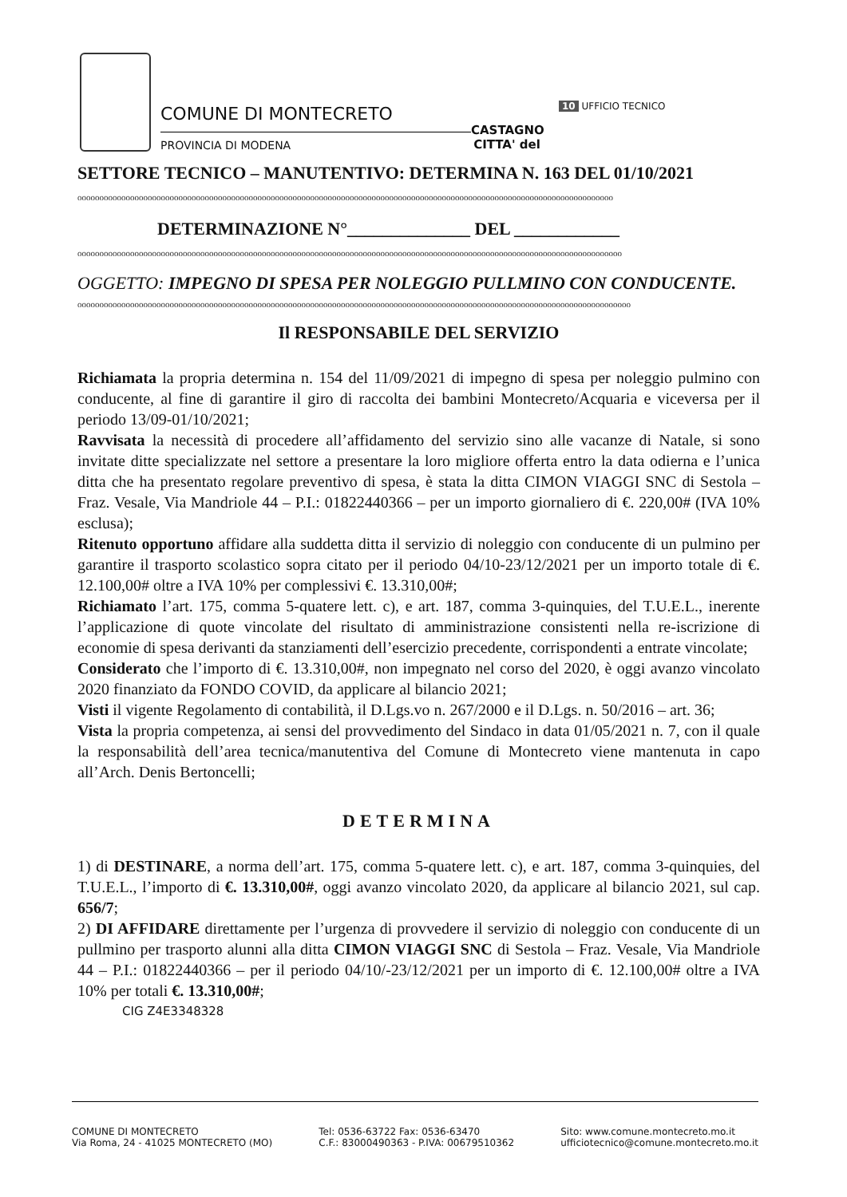COMUNE DI MONTECRETO
PROVINCIA DI MODENA
CASTAGNO
CITTA' del
10 UFFICIO TECNICO
SETTORE TECNICO – MANUTENTIVO: DETERMINA N. 163 DEL 01/10/2021
oooooooooooooooooooooooooooooooooooooooooooooooooooooooooooooooooooooooooooooooooooooooooooooooooooooooooooooooooooooooooo
DETERMINAZIONE N°______________ DEL ____________
oooooooooooooooooooooooooooooooooooooooooooooooooooooooooooooooooooooooooooooooooooooooooooooooooooooooooooooooooooooooooooo
OGGETTO: IMPEGNO DI SPESA PER NOLEGGIO PULLMINO CON CONDUCENTE.
oooooooooooooooooooooooooooooooooooooooooooooooooooooooooooooooooooooooooooooooooooooooooooooooooooooooooooooooooooooooooooooo
Il RESPONSABILE DEL SERVIZIO
Richiamata la propria determina n. 154 del 11/09/2021 di impegno di spesa per noleggio pulmino con conducente, al fine di garantire il giro di raccolta dei bambini Montecreto/Acquaria e viceversa per il periodo 13/09-01/10/2021;
Ravvisata la necessità di procedere all’affidamento del servizio sino alle vacanze di Natale, si sono invitate ditte specializzate nel settore a presentare la loro migliore offerta entro la data odierna e l’unica ditta che ha presentato regolare preventivo di spesa, è stata la ditta CIMON VIAGGI SNC di Sestola – Fraz. Vesale, Via Mandriole 44 – P.I.: 01822440366 – per un importo giornaliero di €. 220,00# (IVA 10% esclusa);
Ritenuto opportuno affidare alla suddetta ditta il servizio di noleggio con conducente di un pulmino per garantire il trasporto scolastico sopra citato per il periodo 04/10-23/12/2021 per un importo totale di €. 12.100,00# oltre a IVA 10% per complessivi €. 13.310,00#;
Richiamato l’art. 175, comma 5-quatere lett. c), e art. 187, comma 3-quinquies, del T.U.E.L., inerente l’applicazione di quote vincolate del risultato di amministrazione consistenti nella re-iscrizione di economie di spesa derivanti da stanziamenti dell’esercizio precedente, corrispondenti a entrate vincolate;
Considerato che l’importo di €. 13.310,00#, non impegnato nel corso del 2020, è oggi avanzo vincolato 2020 finanziato da FONDO COVID, da applicare al bilancio 2021;
Visti il vigente Regolamento di contabilità, il D.Lgs.vo n. 267/2000 e il D.Lgs. n. 50/2016 – art. 36;
Vista la propria competenza, ai sensi del provvedimento del Sindaco in data 01/05/2021 n. 7, con il quale la responsabilità dell’area tecnica/manutentiva del Comune di Montecreto viene mantenuta in capo all’Arch. Denis Bertoncelli;
DETERMINA
1) di DESTINARE, a norma dell’art. 175, comma 5-quatere lett. c), e art. 187, comma 3-quinquies, del T.U.E.L., l’importo di €. 13.310,00#, oggi avanzo vincolato 2020, da applicare al bilancio 2021, sul cap. 656/7;
2) DI AFFIDARE direttamente per l’urgenza di provvedere il servizio di noleggio con conducente di un pullmino per trasporto alunni alla ditta CIMON VIAGGI SNC di Sestola – Fraz. Vesale, Via Mandriole 44 – P.I.: 01822440366 – per il periodo 04/10/-23/12/2021 per un importo di €. 12.100,00# oltre a IVA 10% per totali €. 13.310,00#;
CIG Z4E3348328
COMUNE DI MONTECRETO
Via Roma, 24 - 41025 MONTECRETO (MO)
Tel: 0536-63722 Fax: 0536-63470
C.F.: 83000490363 - P.IVA: 00679510362
Sito: www.comune.montecreto.mo.it
ufficiotecnico@comune.montecreto.mo.it